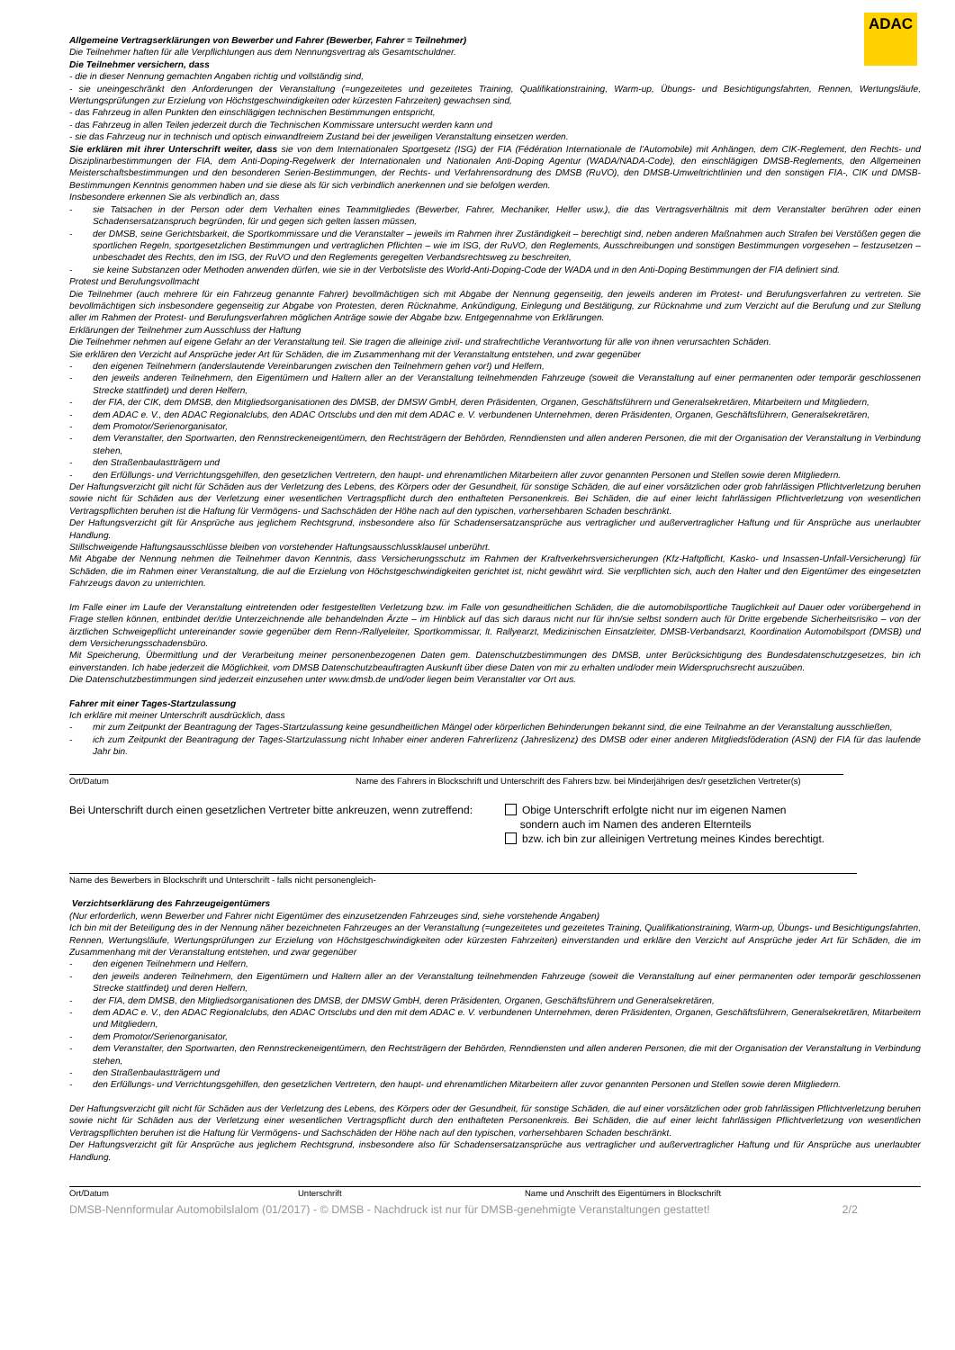ADAC
Allgemeine Vertragserklärungen von Bewerber und Fahrer (Bewerber, Fahrer = Teilnehmer)
Die Teilnehmer haften für alle Verpflichtungen aus dem Nennungsvertrag als Gesamtschuldner.
Die Teilnehmer versichern, dass
- die in dieser Nennung gemachten Angaben richtig und vollständig sind,
- sie uneingeschränkt den Anforderungen der Veranstaltung (=ungezeitetes und gezeitetes Training, Qualifikationstraining, Warm-up, Übungs- und Besichtigungsfahrten, Rennen, Wertungsläufe, Wertungsprüfungen zur Erzielung von Höchstgeschwindigkeiten oder kürzesten Fahrzeiten) gewachsen sind,
- das Fahrzeug in allen Punkten den einschlägigen technischen Bestimmungen entspricht,
- das Fahrzeug in allen Teilen jederzeit durch die Technischen Kommissare untersucht werden kann und
- sie das Fahrzeug nur in technisch und optisch einwandfreiem Zustand bei der jeweiligen Veranstaltung einsetzen werden.
Sie erklären mit ihrer Unterschrift weiter, dass sie von dem Internationalen Sportgesetz (ISG) der FIA (Fédération Internationale de l'Automobile) mit Anhängen, dem CIK-Reglement, den Rechts- und Disziplinarbestimmungen der FIA, dem Anti-Doping-Regelwerk der Internationalen und Nationalen Anti-Doping Agentur (WADA/NADA-Code), den einschlägigen DMSB-Reglements, den Allgemeinen Meisterschaftsbestimmungen und den besonderen Serien-Bestimmungen, der Rechts- und Verfahrensordnung des DMSB (RuVO), den DMSB-Umweltrichtlinien und den sonstigen FIA-, CIK und DMSB-Bestimmungen Kenntnis genommen haben und sie diese als für sich verbindlich anerkennen und sie befolgen werden.
Insbesondere erkennen Sie als verbindlich an, dass
- sie Tatsachen in der Person oder dem Verhalten eines Teammitgliedes (Bewerber, Fahrer, Mechaniker, Helfer usw.), die das Vertragsverhältnis mit dem Veranstalter berühren oder einen Schadensersatzanspruch begründen, für und gegen sich gelten lassen müssen,
- der DMSB, seine Gerichtsbarkeit, die Sportkommissare und die Veranstalter – jeweils im Rahmen ihrer Zuständigkeit – berechtigt sind, neben anderen Maßnahmen auch Strafen bei Verstößen gegen die sportlichen Regeln, sportgesetzlichen Bestimmungen und vertraglichen Pflichten – wie im ISG, der RuVO, den Reglements, Ausschreibungen und sonstigen Bestimmungen vorgesehen – festzusetzen – unbeschadet des Rechts, den im ISG, der RuVO und den Reglements geregelten Verbandsrechtsweg zu beschreiten,
- sie keine Substanzen oder Methoden anwenden dürfen, wie sie in der Verbotsliste des World-Anti-Doping-Code der WADA und in den Anti-Doping Bestimmungen der FIA definiert sind.
Protest und Berufungsvollmacht
Die Teilnehmer (auch mehrere für ein Fahrzeug genannte Fahrer) bevollmächtigen sich mit Abgabe der Nennung gegenseitig, den jeweils anderen im Protest- und Berufungsverfahren zu vertreten. Sie bevollmächtigen sich insbesondere gegenseitig zur Abgabe von Protesten, deren Rücknahme, Ankündigung, Einlegung und Bestätigung, zur Rücknahme und zum Verzicht auf die Berufung und zur Stellung aller im Rahmen der Protest- und Berufungsverfahren möglichen Anträge sowie der Abgabe bzw. Entgegennahme von Erklärungen.
Erklärungen der Teilnehmer zum Ausschluss der Haftung
Die Teilnehmer nehmen auf eigene Gefahr an der Veranstaltung teil. Sie tragen die alleinige zivil- und strafrechtliche Verantwortung für alle von ihnen verursachten Schäden.
Sie erklären den Verzicht auf Ansprüche jeder Art für Schäden, die im Zusammenhang mit der Veranstaltung entstehen, und zwar gegenüber
- den eigenen Teilnehmern (anderslautende Vereinbarungen zwischen den Teilnehmern gehen vor!) und Helfern,
- den jeweils anderen Teilnehmern, den Eigentümern und Haltern aller an der Veranstaltung teilnehmenden Fahrzeuge (soweit die Veranstaltung auf einer permanenten oder temporär geschlossenen Strecke stattfindet) und deren Helfern,
- der FIA, der CIK, dem DMSB, den Mitgliedsorganisationen des DMSB, der DMSW GmbH, deren Präsidenten, Organen, Geschäftsführern und Generalsekretären, Mitarbeitern und Mitgliedern,
- dem ADAC e. V., den ADAC Regionalclubs, den ADAC Ortsclubs und den mit dem ADAC e. V. verbundenen Unternehmen, deren Präsidenten, Organen, Geschäftsführern, Generalsekretären,
- dem Promotor/Serienorganisator,
- dem Veranstalter, den Sportwarten, den Rennstreckeneigentümern, den Rechtsträgern der Behörden, Renndiensten und allen anderen Personen, die mit der Organisation der Veranstaltung in Verbindung stehen,
- den Straßenbaulastträgern und
- den Erfüllungs- und Verrichtungsgehilfen, den gesetzlichen Vertretern, den haupt- und ehrenamtlichen Mitarbeitern aller zuvor genannten Personen und Stellen sowie deren Mitgliedern.
Der Haftungsverzicht gilt nicht für Schäden aus der Verletzung des Lebens, des Körpers oder der Gesundheit, für sonstige Schäden, die auf einer vorsätzlichen oder grob fahrlässigen Pflichtverletzung beruhen sowie nicht für Schäden aus der Verletzung einer wesentlichen Vertragspflicht durch den enthafteten Personenkreis. Bei Schäden, die auf einer leicht fahrlässigen Pflichtverletzung von wesentlichen Vertragspflichten beruhen ist die Haftung für Vermögens- und Sachschäden der Höhe nach auf den typischen, vorhersehbaren Schaden beschränkt.
Der Haftungsverzicht gilt für Ansprüche aus jeglichem Rechtsgrund, insbesondere also für Schadensersatzansprüche aus vertraglicher und außervertraglicher Haftung und für Ansprüche aus unerlaubter Handlung.
Stillschweigende Haftungsausschlüsse bleiben von vorstehender Haftungsausschlussklausel unberührt.
Mit Abgabe der Nennung nehmen die Teilnehmer davon Kenntnis, dass Versicherungsschutz im Rahmen der Kraftverkehrsversicherungen (Kfz-Haftpflicht, Kasko- und Insassen-Unfall-Versicherung) für Schäden, die im Rahmen einer Veranstaltung, die auf die Erzielung von Höchstgeschwindigkeiten gerichtet ist, nicht gewährt wird. Sie verpflichten sich, auch den Halter und den Eigentümer des eingesetzten Fahrzeugs davon zu unterrichten.
Im Falle einer im Laufe der Veranstaltung eintretenden oder festgestellten Verletzung bzw. im Falle von gesundheitlichen Schäden, die die automobilsportliche Tauglichkeit auf Dauer oder vorübergehend in Frage stellen können, entbindet der/die Unterzeichnende alle behandelnden Ärzte – im Hinblick auf das sich daraus nicht nur für ihn/sie selbst sondern auch für Dritte ergebende Sicherheitsrisiko – von der ärztlichen Schweigepflicht untereinander sowie gegenüber dem Renn-/Rallyeleiter, Sportkommissar, lt. Rallyearzt, Medizinischen Einsatzleiter, DMSB-Verbandsarzt, Koordination Automobilsport (DMSB) und dem Versicherungsschadensbüro.
Mit Speicherung, Übermittlung und der Verarbeitung meiner personenbezogenen Daten gem. Datenschutzbestimmungen des DMSB, unter Berücksichtigung des Bundesdatenschutzgesetzes, bin ich einverstanden. Ich habe jederzeit die Möglichkeit, vom DMSB Datenschutzbeauftragten Auskunft über diese Daten von mir zu erhalten und/oder mein Widerspruchsrecht auszuüben.
Die Datenschutzbestimmungen sind jederzeit einzusehen unter www.dmsb.de und/oder liegen beim Veranstalter vor Ort aus.
Fahrer mit einer Tages-Startzulassung
Ich erkläre mit meiner Unterschrift ausdrücklich, dass
- mir zum Zeitpunkt der Beantragung der Tages-Startzulassung keine gesundheitlichen Mängel oder körperlichen Behinderungen bekannt sind, die eine Teilnahme an der Veranstaltung ausschließen,
- ich zum Zeitpunkt der Beantragung der Tages-Startzulassung nicht Inhaber einer anderen Fahrerlizenz (Jahreslizenz) des DMSB oder einer anderen Mitgliedsföderation (ASN) der FIA für das laufende Jahr bin.
Ort/Datum Name des Fahrers in Blockschrift und Unterschrift des Fahrers bzw. bei Minderjährigen des/r gesetzlichen Vertreter(s)
Bei Unterschrift durch einen gesetzlichen Vertreter bitte ankreuzen, wenn zutreffend: Obige Unterschrift erfolgte nicht nur im eigenen Namen
sondern auch im Namen des anderen Elternteils
bzw. ich bin zur alleinigen Vertretung meines Kindes berechtigt.
Name des Bewerbers in Blockschrift und Unterschrift - falls nicht personengleich-
Verzichtserklärung des Fahrzeugeigentümers
(Nur erforderlich, wenn Bewerber und Fahrer nicht Eigentümer des einzusetzenden Fahrzeuges sind, siehe vorstehende Angaben)
Ich bin mit der Beteiligung des in der Nennung näher bezeichneten Fahrzeuges an der Veranstaltung (=ungezeitetes und gezeitetes Training, Qualifikationstraining, Warm-up, Übungs- und Besichtigungsfahrten, Rennen, Wertungsläufe, Wertungsprüfungen zur Erzielung von Höchstgeschwindigkeiten oder kürzesten Fahrzeiten) einverstanden und erkläre den Verzicht auf Ansprüche jeder Art für Schäden, die im Zusammenhang mit der Veranstaltung entstehen, und zwar gegenüber
- den eigenen Teilnehmern und Helfern,
- den jeweils anderen Teilnehmern, den Eigentümern und Haltern aller an der Veranstaltung teilnehmenden Fahrzeuge (soweit die Veranstaltung auf einer permanenten oder temporär geschlossenen Strecke stattfindet) und deren Helfern,
- der FIA, dem DMSB, den Mitgliedsorganisationen des DMSB, der DMSW GmbH, deren Präsidenten, Organen, Geschäftsführern und Generalsekretären,
- dem ADAC e. V., den ADAC Regionalclubs, den ADAC Ortsclubs und den mit dem ADAC e. V. verbundenen Unternehmen, deren Präsidenten, Organen, Geschäftsführern, Generalsekretären, Mitarbeitern und Mitgliedern,
- dem Promotor/Serienorganisator,
- dem Veranstalter, den Sportwarten, den Rennstreckeneigentümern, den Rechtsträgern der Behörden, Renndiensten und allen anderen Personen, die mit der Organisation der Veranstaltung in Verbindung stehen,
- den Straßenbaulastträgern und
- den Erfüllungs- und Verrichtungsgehilfen, den gesetzlichen Vertretern, den haupt- und ehrenamtlichen Mitarbeitern aller zuvor genannten Personen und Stellen sowie deren Mitgliedern.
Der Haftungsverzicht gilt nicht für Schäden aus der Verletzung des Lebens, des Körpers oder der Gesundheit, für sonstige Schäden, die auf einer vorsätzlichen oder grob fahrlässigen Pflichtverletzung beruhen sowie nicht für Schäden aus der Verletzung einer wesentlichen Vertragspflicht durch den enthafteten Personenkreis. Bei Schäden, die auf einer leicht fahrlässigen Pflichtverletzung von wesentlichen Vertragspflichten beruhen ist die Haftung für Vermögens- und Sachschäden der Höhe nach auf den typischen, vorhersehbaren Schaden beschränkt.
Der Haftungsverzicht gilt für Ansprüche aus jeglichem Rechtsgrund, insbesondere also für Schadensersatzansprüche aus vertraglicher und außervertraglicher Haftung und für Ansprüche aus unerlaubter Handlung.
Ort/Datum Unterschrift Name und Anschrift des Eigentümers in Blockschrift
DMSB-Nennformular Automobilslalom (01/2017) - © DMSB - Nachdruck ist nur für DMSB-genehmigte Veranstaltungen gestattet! 2/2